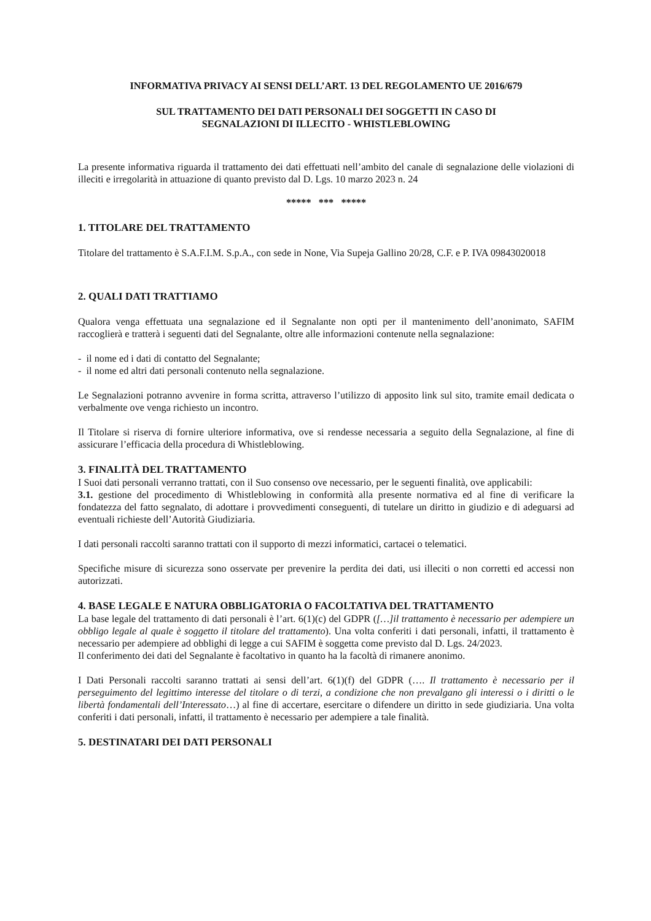INFORMATIVA PRIVACY AI SENSI DELL’ART. 13 DEL REGOLAMENTO UE 2016/679
SUL TRATTAMENTO DEI DATI PERSONALI DEI SOGGETTI IN CASO DI
SEGNALAZIONI DI ILLECITO - WHISTLEBLOWING
La presente informativa riguarda il trattamento dei dati effettuati nell’ambito del canale di segnalazione delle violazioni di illeciti e irregolarità in attuazione di quanto previsto dal D. Lgs. 10 marzo 2023 n. 24
***** *** *****
1. TITOLARE DEL TRATTAMENTO
Titolare del trattamento è S.A.F.I.M. S.p.A., con sede in None, Via Supeja Gallino 20/28, C.F. e P. IVA 09843020018
2. QUALI DATI TRATTIAMO
Qualora venga effettuata una segnalazione ed il Segnalante non opti per il mantenimento dell’anonimato, SAFIM raccoglierà e tratterà i seguenti dati del Segnalante, oltre alle informazioni contenute nella segnalazione:
- il nome ed i dati di contatto del Segnalante;
- il nome ed altri dati personali contenuto nella segnalazione.
Le Segnalazioni potranno avvenire in forma scritta, attraverso l’utilizzo di apposito link sul sito, tramite email dedicata o verbalmente ove venga richiesto un incontro.
Il Titolare si riserva di fornire ulteriore informativa, ove si rendesse necessaria a seguito della Segnalazione, al fine di assicurare l’efficacia della procedura di Whistleblowing.
3. FINALITÀ DEL TRATTAMENTO
I Suoi dati personali verranno trattati, con il Suo consenso ove necessario, per le seguenti finalità, ove applicabili:
3.1. gestione del procedimento di Whistleblowing in conformità alla presente normativa ed al fine di verificare la fondatezza del fatto segnalato, di adottare i provvedimenti conseguenti, di tutelare un diritto in giudizio e di adeguarsi ad eventuali richieste dell’Autorità Giudiziaria.
I dati personali raccolti saranno trattati con il supporto di mezzi informatici, cartacei o telematici.
Specifiche misure di sicurezza sono osservate per prevenire la perdita dei dati, usi illeciti o non corretti ed accessi non autorizzati.
4. BASE LEGALE E NATURA OBBLIGATORIA O FACOLTATIVA DEL TRATTAMENTO
La base legale del trattamento di dati personali è l’art. 6(1)(c) del GDPR ([…]il trattamento è necessario per adempiere un obbligo legale al quale è soggetto il titolare del trattamento). Una volta conferiti i dati personali, infatti, il trattamento è necessario per adempiere ad obblighi di legge a cui SAFIM è soggetta come previsto dal D. Lgs. 24/2023.
Il conferimento dei dati del Segnalante è facoltativo in quanto ha la facoltà di rimanere anonimo.
I Dati Personali raccolti saranno trattati ai sensi dell’art. 6(1)(f) del GDPR (…. Il trattamento è necessario per il perseguimento del legittimo interesse del titolare o di terzi, a condizione che non prevalgano gli interessi o i diritti o le libertà fondamentali dell’Interessato…) al fine di accertare, esercitare o difendere un diritto in sede giudiziaria. Una volta conferiti i dati personali, infatti, il trattamento è necessario per adempiere a tale finalità.
5. DESTINATARI DEI DATI PERSONALI